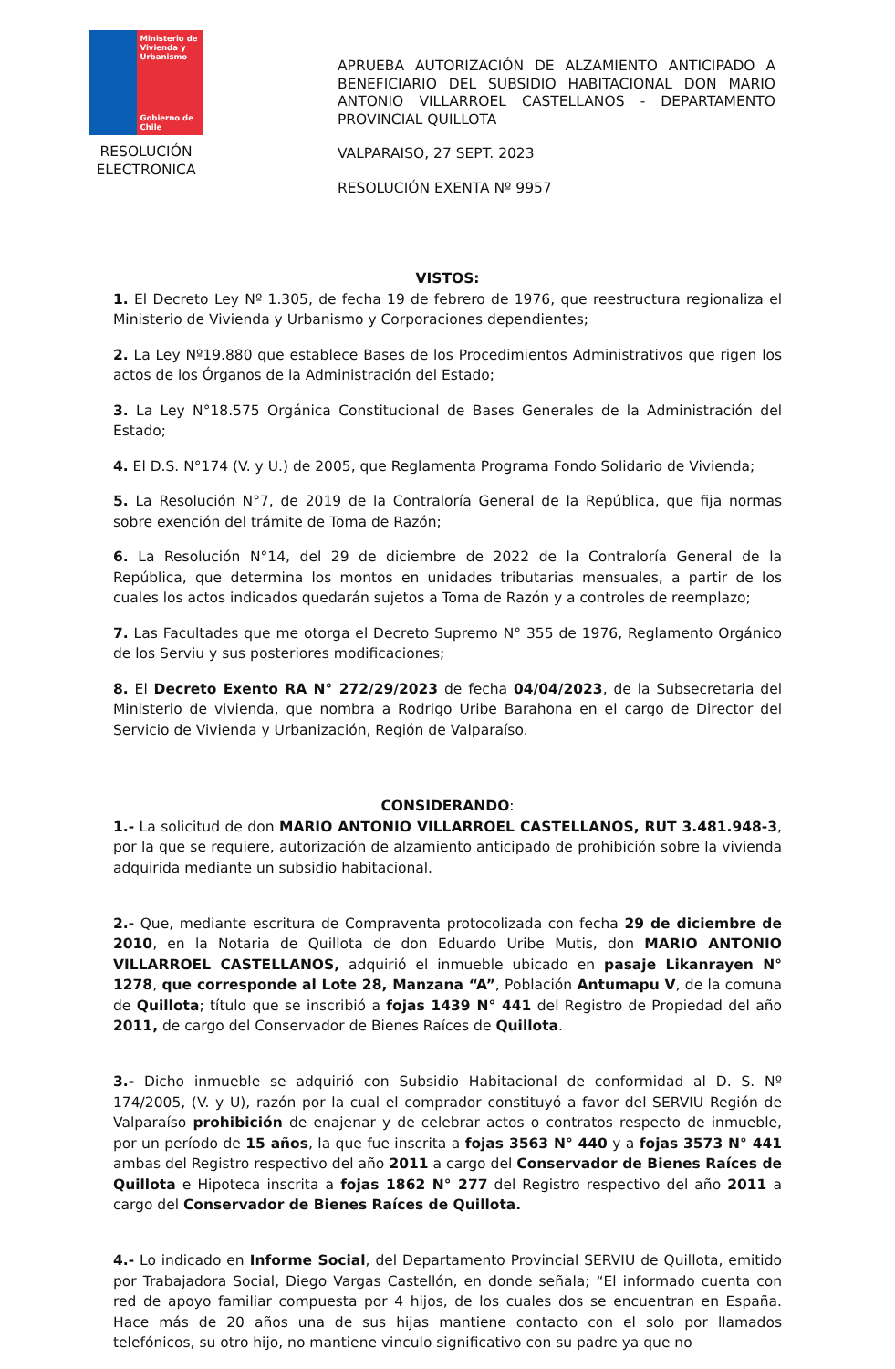Ministerio de Vivienda y Urbanismo
Gobierno de Chile
RESOLUCIÓN
ELECTRONICA
APRUEBA AUTORIZACIÓN DE ALZAMIENTO ANTICIPADO A BENEFICIARIO DEL SUBSIDIO HABITACIONAL DON MARIO ANTONIO VILLARROEL CASTELLANOS - DEPARTAMENTO PROVINCIAL QUILLOTA
VALPARAISO, 27 SEPT. 2023
RESOLUCIÓN EXENTA Nº 9957
VISTOS:
1. El Decreto Ley Nº 1.305, de fecha 19 de febrero de 1976, que reestructura regionaliza el Ministerio de Vivienda y Urbanismo y Corporaciones dependientes;
2. La Ley Nº19.880 que establece Bases de los Procedimientos Administrativos que rigen los actos de los Órganos de la Administración del Estado;
3. La Ley N°18.575 Orgánica Constitucional de Bases Generales de la Administración del Estado;
4. El D.S. N°174 (V. y U.) de 2005, que Reglamenta Programa Fondo Solidario de Vivienda;
5. La Resolución N°7, de 2019 de la Contraloría General de la República, que fija normas sobre exención del trámite de Toma de Razón;
6. La Resolución N°14, del 29 de diciembre de 2022 de la Contraloría General de la República, que determina los montos en unidades tributarias mensuales, a partir de los cuales los actos indicados quedarán sujetos a Toma de Razón y a controles de reemplazo;
7. Las Facultades que me otorga el Decreto Supremo N° 355 de 1976, Reglamento Orgánico de los Serviu y sus posteriores modificaciones;
8. El Decreto Exento RA N° 272/29/2023 de fecha 04/04/2023, de la Subsecretaria del Ministerio de vivienda, que nombra a Rodrigo Uribe Barahona en el cargo de Director del Servicio de Vivienda y Urbanización, Región de Valparaíso.
CONSIDERANDO:
1.- La solicitud de don MARIO ANTONIO VILLARROEL CASTELLANOS, RUT 3.481.948-3, por la que se requiere, autorización de alzamiento anticipado de prohibición sobre la vivienda adquirida mediante un subsidio habitacional.
2.- Que, mediante escritura de Compraventa protocolizada con fecha 29 de diciembre de 2010, en la Notaria de Quillota de don Eduardo Uribe Mutis, don MARIO ANTONIO VILLARROEL CASTELLANOS, adquirió el inmueble ubicado en pasaje Likanrayen N° 1278, que corresponde al Lote 28, Manzana “A”, Población Antumapu V, de la comuna de Quillota; título que se inscribió a fojas 1439 N° 441 del Registro de Propiedad del año 2011, de cargo del Conservador de Bienes Raíces de Quillota.
3.- Dicho inmueble se adquirió con Subsidio Habitacional de conformidad al D. S. Nº 174/2005, (V. y U), razón por la cual el comprador constituyó a favor del SERVIU Región de Valparaíso prohibición de enajenar y de celebrar actos o contratos respecto de inmueble, por un período de 15 años, la que fue inscrita a fojas 3563 N° 440 y a fojas 3573 N° 441 ambas del Registro respectivo del año 2011 a cargo del Conservador de Bienes Raíces de Quillota e Hipoteca inscrita a fojas 1862 N° 277 del Registro respectivo del año 2011 a cargo del Conservador de Bienes Raíces de Quillota.
4.- Lo indicado en Informe Social, del Departamento Provincial SERVIU de Quillota, emitido por Trabajadora Social, Diego Vargas Castellón, en donde señala; “El informado cuenta con red de apoyo familiar compuesta por 4 hijos, de los cuales dos se encuentran en España. Hace más de 20 años una de sus hijas mantiene contacto con el solo por llamados telefónicos, su otro hijo, no mantiene vinculo significativo con su padre ya que no